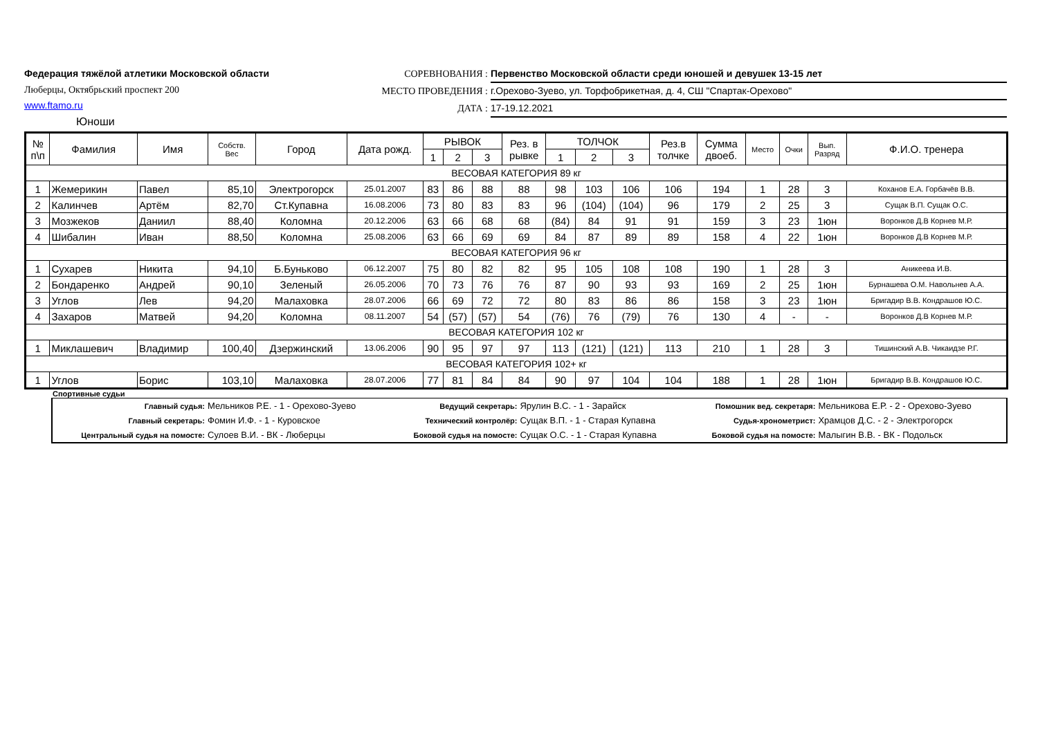Федерация тяжёлой атлетики Московской области
Люберцы, Октябрьский проспект 200
www.ftamo.ru
Юноши
СОРЕВНОВАНИЯ : Первенство Московской области среди юношей и девушек 13-15 лет
МЕСТО ПРОВЕДЕНИЯ : г.Орехово-Зуево, ул. Торфобрикетная, д. 4, СШ "Спартак-Орехово"
ДАТА : 17-19.12.2021
| № п\п | Фамилия | Имя | Собств. Вес | Город | Дата рожд. | РЫВОК | | | Рез. в рывке | ТОЛЧОК | | | Рез.в толчке | Сумма двоеб. | Место | Очки | Вып. Разряд | Ф.И.О. тренера |
| --- | --- | --- | --- | --- | --- | --- | --- | --- | --- | --- | --- | --- | --- | --- | --- | --- | --- | --- |
| | | | | | | 1 | 2 | 3 | | 1 | 2 | 3 | | | | | | |
| ВЕСОВАЯ КАТЕГОРИЯ 89 кг | | | | | | | | | | | | | | | | | | |
| 1 | Жемерикин | Павел | 85,10 | Электрогорск | 25.01.2007 | 83 | 86 | 88 | 88 | 98 | 103 | 106 | 106 | 194 | 1 | 28 | 3 | Коханов Е.А. Горбачёв В.В. |
| 2 | Калинчев | Артём | 82,70 | Ст.Купавна | 16.08.2006 | 73 | 80 | 83 | 83 | 96 | (104) | (104) | 96 | 179 | 2 | 25 | 3 | Сущак В.П. Сущак О.С. |
| 3 | Мозжеков | Даниил | 88,40 | Коломна | 20.12.2006 | 63 | 66 | 68 | 68 | (84) | 84 | 91 | 91 | 159 | 3 | 23 | 1юн | Воронков Д.В Корнев М.Р. |
| 4 | Шибалин | Иван | 88,50 | Коломна | 25.08.2006 | 63 | 66 | 69 | 69 | 84 | 87 | 89 | 89 | 158 | 4 | 22 | 1юн | Воронков Д.В Корнев М.Р. |
| ВЕСОВАЯ КАТЕГОРИЯ 96 кг | | | | | | | | | | | | | | | | | | |
| 1 | Сухарев | Никита | 94,10 | Б.Буньково | 06.12.2007 | 75 | 80 | 82 | 82 | 95 | 105 | 108 | 108 | 190 | 1 | 28 | 3 | Аникеева И.В. |
| 2 | Бондаренко | Андрей | 90,10 | Зеленый | 26.05.2006 | 70 | 73 | 76 | 76 | 87 | 90 | 93 | 93 | 169 | 2 | 25 | 1юн | Бурнашева О.М. Навольнев А.А. |
| 3 | Углов | Лев | 94,20 | Малаховка | 28.07.2006 | 66 | 69 | 72 | 72 | 80 | 83 | 86 | 86 | 158 | 3 | 23 | 1юн | Бригадир В.В. Кондрашов Ю.С. |
| 4 | Захаров | Матвей | 94,20 | Коломна | 08.11.2007 | 54 | (57) | (57) | 54 | (76) | 76 | (79) | 76 | 130 | 4 | - | - | Воронков Д.В Корнев М.Р. |
| ВЕСОВАЯ КАТЕГОРИЯ 102 кг | | | | | | | | | | | | | | | | | | |
| 1 | Миклашевич | Владимир | 100,40 | Дзержинский | 13.06.2006 | 90 | 95 | 97 | 97 | 113 | (121) | (121) | 113 | 210 | 1 | 28 | 3 | Тишинский А.В. Чикаидзе Р.Г. |
| ВЕСОВАЯ КАТЕГОРИЯ 102+ кг | | | | | | | | | | | | | | | | | | |
| 1 | Углов | Борис | 103,10 | Малаховка | 28.07.2006 | 77 | 81 | 84 | 84 | 90 | 97 | 104 | 104 | 188 | 1 | 28 | 1юн | Бригадир В.В. Кондрашов Ю.С. |
Спортивные судьи
| Главный судья: | Мельников Р.Е. - 1 - Орехово-Зуево | Ведущий секретарь: | Ярулин В.С. - 1 - Зарайск | Помошник вед. секретаря: | Мельникова Е.Р. - 2 - Орехово-Зуево |
| Главный секретарь: | Фомин И.Ф. - 1 - Куровское | Технический контролёр: | Сущак В.П. - 1 - Старая Купавна | Судья-хронометрист: | Храмцов Д.С. - 2 - Электрогорск |
| Центральный судья на помосте: | Сулоев В.И. - ВК - Люберцы | Боковой судья на помосте: | Сущак О.С. - 1 - Старая Купавна | Боковой судья на помосте: | Малыгин В.В. - ВК - Подольск |